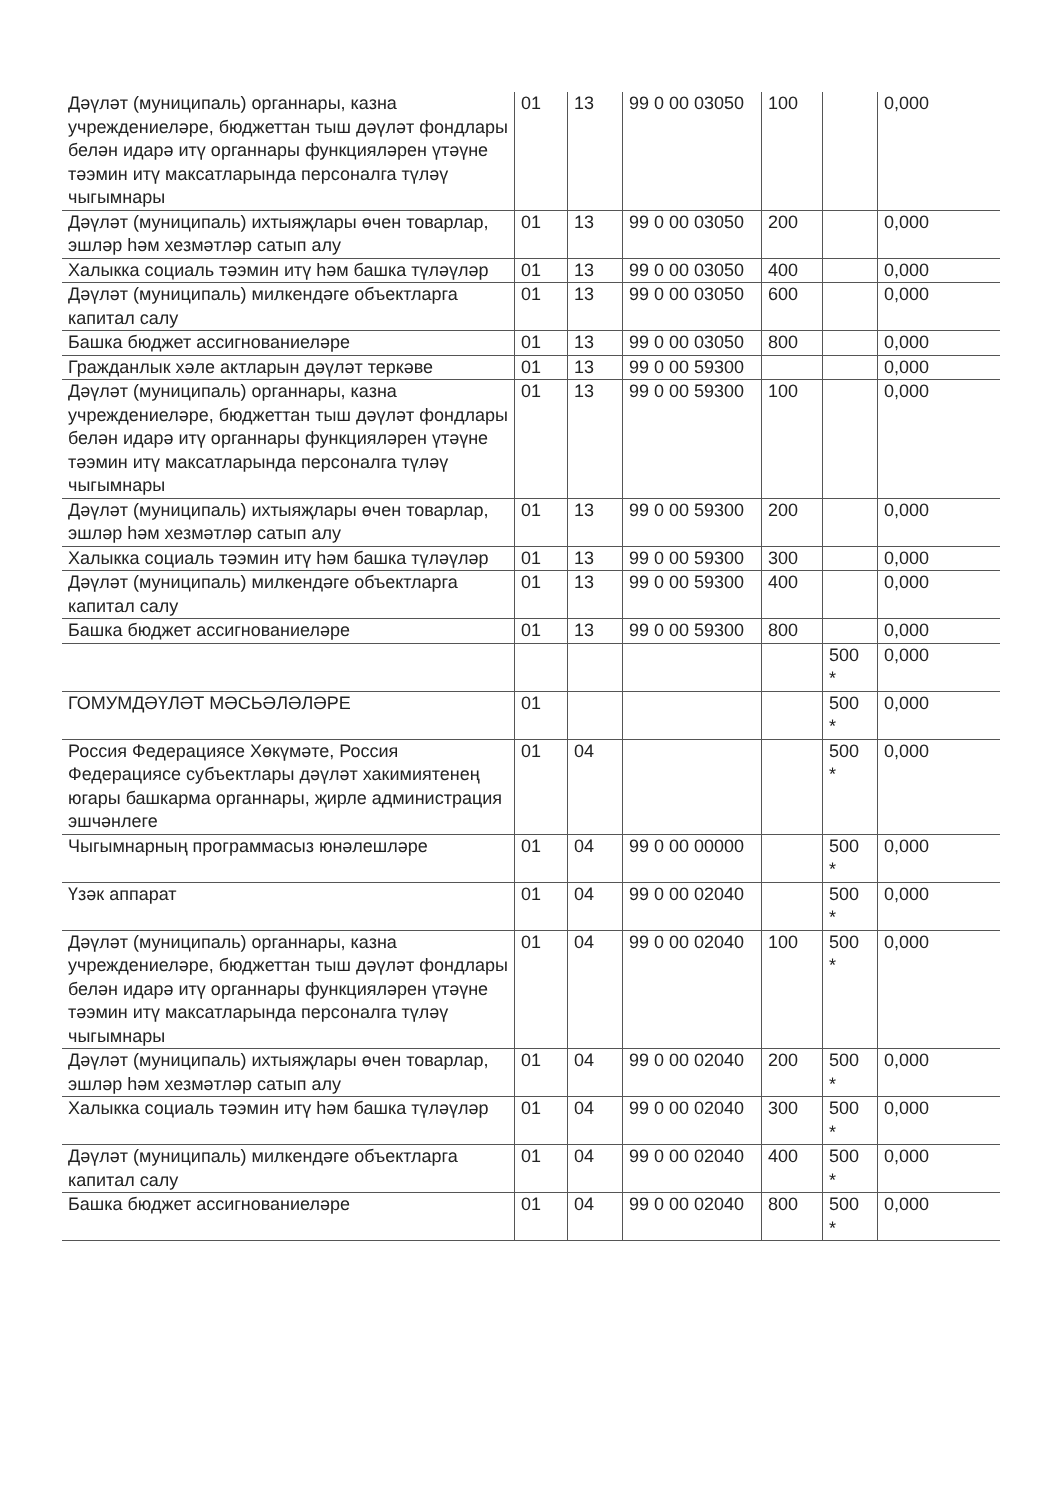| Дәүләт (муниципаль) органнары, казна учреждениеләре, бюджеттан тыш дәүләт фондлары белән идарә итү органнары функцияләрен үтәүне тәэмин итү максатларында персоналга түләү чыгымнары | 01 | 13 | 99 0 00 03050 | 100 | | 0,000 |
| Дәүләт (муниципаль) ихтыяҗлары өчен товарлар, эшләр һәм хезмәтләр сатып алу | 01 | 13 | 99 0 00 03050 | 200 | | 0,000 |
| Халыкка социаль тәэмин итү һәм башка түләүләр | 01 | 13 | 99 0 00 03050 | 400 | | 0,000 |
| Дәүләт (муниципаль) милкендәге объектларга капитал салу | 01 | 13 | 99 0 00 03050 | 600 | | 0,000 |
| Башка бюджет ассигнованиеләре | 01 | 13 | 99 0 00 03050 | 800 | | 0,000 |
| Гражданлык хәле актларын дәүләт теркәве | 01 | 13 | 99 0 00 59300 | | | 0,000 |
| Дәүләт (муниципаль) органнары, казна учреждениеләре, бюджеттан тыш дәүләт фондлары белән идарә итү органнары функцияләрен үтәүне тәэмин итү максатларында персоналга түләү чыгымнары | 01 | 13 | 99 0 00 59300 | 100 | | 0,000 |
| Дәүләт (муниципаль) ихтыяҗлары өчен товарлар, эшләр һәм хезмәтләр сатып алу | 01 | 13 | 99 0 00 59300 | 200 | | 0,000 |
| Халыкка социаль тәэмин итү һәм башка түләүләр | 01 | 13 | 99 0 00 59300 | 300 | | 0,000 |
| Дәүләт (муниципаль) милкендәге объектларга капитал салу | 01 | 13 | 99 0 00 59300 | 400 | | 0,000 |
| Башка бюджет ассигнованиеләре | 01 | 13 | 99 0 00 59300 | 800 | | 0,000 |
| | | | | | 500 * | 0,000 |
| ГОМУМДӘҮЛӘТ МӘСЬӘЛӘЛӘРЕ | 01 | | | | 500 * | 0,000 |
| Россия Федерациясе Хөкүмәте, Россия Федерациясе субъектлары дәүләт хакимиятенең югары башкарма органнары, җирле администрация эшчәнлеге | 01 | 04 | | | 500 * | 0,000 |
| Чыгымнарның программасыз юнәлешләре | 01 | 04 | 99 0 00 00000 | | 500 * | 0,000 |
| Үзәк аппарат | 01 | 04 | 99 0 00 02040 | | 500 * | 0,000 |
| Дәүләт (муниципаль) органнары, казна учреждениеләре, бюджеттан тыш дәүләт фондлары белән идарә итү органнары функцияләрен үтәүне тәэмин итү максатларында персоналга түләү чыгымнары | 01 | 04 | 99 0 00 02040 | 100 | 500 * | 0,000 |
| Дәүләт (муниципаль) ихтыяҗлары өчен товарлар, эшләр һәм хезмәтләр сатып алу | 01 | 04 | 99 0 00 02040 | 200 | 500 * | 0,000 |
| Халыкка социаль тәэмин итү һәм башка түләүләр | 01 | 04 | 99 0 00 02040 | 300 | 500 * | 0,000 |
| Дәүләт (муниципаль) милкендәге объектларга капитал салу | 01 | 04 | 99 0 00 02040 | 400 | 500 * | 0,000 |
| Башка бюджет ассигнованиеләре | 01 | 04 | 99 0 00 02040 | 800 | 500 * | 0,000 |